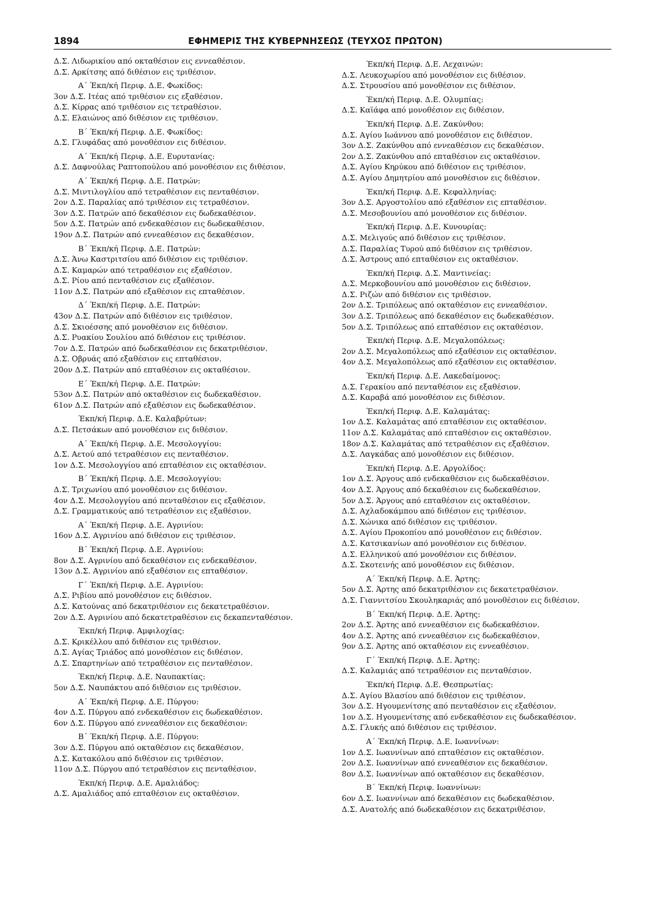1894 ΕΦΗΜΕΡΙΣ ΤΗΣ ΚΥΒΕΡΝΗΣΕΩΣ (ΤΕΥΧΟΣ ΠΡΩΤΟΝ)
Δ.Σ. Λιδωρικίου από οκταθέσιον εις εννεαθέσιον.
Δ.Σ. Αρκίτσης από διθέσιον εις τριθέσιον.
Α΄ Έκπ/κή Περιφ. Δ.Ε. Φωκίδος:
3ον Δ.Σ. Ιτέας από τριθέσιον εις εξαθέσιον.
Δ.Σ. Κίρρας από τριθέσιον εις τετραθέσιον.
Δ.Σ. Ελαιώνος από διθέσιον εις τριθέσιον.
Β΄ Έκπ/κή Περιφ. Δ.Ε. Φωκίδος:
Δ.Σ. Γλυφάδας από μονοθέσιον εις διθέσιον.
Α΄ Έκπ/κή Περιφ. Δ.Ε. Ευρυτανίας:
Δ.Σ. Δαφνούλας Ραπτοπούλου από μονοθέσιον εις διθέσιον.
Α΄ Έκπ/κή Περιφ. Δ.Ε. Πατρών:
Δ.Σ. Μιντιλογλίου από τετραθέσιον εις πενταθέσιον.
2ον Δ.Σ. Παραλίας από τριθέσιον εις τετραθέσιον.
3ον Δ.Σ. Πατρών από δεκαθέσιον εις δωδεκαθέσιον.
5ον Δ.Σ. Πατρών από ενδεκαθέσιον εις δωδεκαθέσιον.
19ον Δ.Σ. Πατρών από εννεαθέσιον εις δεκαθέσιον.
Β΄ Έκπ/κή Περιφ. Δ.Ε. Πατρών:
Δ.Σ. Άνω Καστριτσίου από διθέσιον εις τριθέσιον.
Δ.Σ. Καμαρών από τετραθέσιον εις εξαθέσιον.
Δ.Σ. Ρίου από πενταθέσιον εις εξαθέσιον.
11ον Δ.Σ. Πατρών από εξαθέσιον εις επταθέσιον.
Δ΄ Έκπ/κή Περιφ. Δ.Ε. Πατρών:
43ον Δ.Σ. Πατρών από διθέσιον εις τριθέσιον.
Δ.Σ. Σκιοέσσης από μονοθέσιον εις διθέσιον.
Δ.Σ. Ρυακίου Σουλίου από διθέσιον εις τριθέσιον.
7ον Δ.Σ. Πατρών από δωδεκαθέσιον εις δεκατριθέσιον.
Δ.Σ. Οβρυάς από εξαθέσιον εις επταθέσιον.
20ον Δ.Σ. Πατρών από επταθέσιον εις οκταθέσιον.
Ε΄ Έκπ/κή Περιφ. Δ.Ε. Πατρών:
53ον Δ.Σ. Πατρών από οκταθέσιον εις δωδεκαθέσιον.
61ον Δ.Σ. Πατρών από εξαθέσιον εις δωδεκαθέσιον.
Έκπ/κή Περιφ. Δ.Ε. Καλαβρύτων:
Δ.Σ. Πετσάκων από μονοθέσιον εις διθέσιον.
Α΄ Έκπ/κή Περιφ. Δ.Ε. Μεσολογγίου:
Δ.Σ. Αετού από τετραθέσιον εις πενταθέσιον.
1ον Δ.Σ. Μεσολογγίου από επταθέσιον εις οκταθέσιον.
Β΄ Έκπ/κή Περιφ. Δ.Ε. Μεσολογγίου:
Δ.Σ. Τριχωνίου από μονοθέσιον εις διθέσιον.
4ον Δ.Σ. Μεσολογγίου από πενταθέσιον εις εξαθέσιον.
Δ.Σ. Γραμματικούς από τετραθέσιον εις εξαθέσιον.
Α΄ Έκπ/κή Περιφ. Δ.Ε. Αγρινίου:
16ον Δ.Σ. Αγρινίου από διθέσιον εις τριθέσιον.
Β΄ Έκπ/κή Περιφ. Δ.Ε. Αγρινίου:
8ον Δ.Σ. Αγρινίου από δεκαθέσιον εις ενδεκαθέσιον.
13ον Δ.Σ. Αγρινίου από εξαθέσιον εις επταθέσιον.
Γ΄ Έκπ/κή Περιφ. Δ.Ε. Αγρινίου:
Δ.Σ. Ριβίου από μονοθέσιον εις διθέσιον.
Δ.Σ. Κατούνας από δεκατριθέσιον εις δεκατετραθέσιον.
2ον Δ.Σ. Αγρινίου από δεκατετραθέσιον εις δεκαπενταθέσιον.
Έκπ/κή Περιφ. Αμφιλοχίας:
Δ.Σ. Κρικέλλου από διθέσιον εις τριθέσιον.
Δ.Σ. Αγίας Τριάδος από μονοθέσιον εις διθέσιον.
Δ.Σ. Σπαρτηνίων από τετραθέσιον εις πενταθέσιον.
Έκπ/κή Περιφ. Δ.Ε. Ναυπακτίας:
5ον Δ.Σ. Ναυπάκτου από διθέσιον εις τριθέσιον.
Α΄ Έκπ/κή Περιφ. Δ.Ε. Πύργου:
4ον Δ.Σ. Πύργου από ενδεκαθέσιον εις δωδεκαθέσιον.
6ον Δ.Σ. Πύργου από εννεαθέσιον εις δεκαθέσιον:
Β΄ Έκπ/κή Περιφ. Δ.Ε. Πύργου:
3ον Δ.Σ. Πύργου από οκταθέσιον εις δεκαθέσιον.
Δ.Σ. Κατακόλου από διθέσιον εις τριθέσιον.
11ον Δ.Σ. Πύργου από τετραθέσιον εις πενταθέσιον.
Έκπ/κή Περιφ. Δ.Ε. Αμαλιάδος:
Δ.Σ. Αμαλιάδος από επταθέσιον εις οκταθέσιον.
Έκπ/κή Περιφ. Δ.Ε. Λεχαινών:
Δ.Σ. Λευκοχωρίου από μονοθέσιον εις διθέσιον.
Δ.Σ. Στρουσίου από μονοθέσιον εις διθέσιον.
Έκπ/κή Περιφ. Δ.Ε. Ολυμπίας:
Δ.Σ. Καϊάφα από μονοθέσιον εις διθέσιον.
Έκπ/κή Περιφ. Δ.Ε. Ζακύνθου:
Δ.Σ. Αγίου Ιωάννου από μονοθέσιον εις διθέσιον.
3ον Δ.Σ. Ζακύνθου από εννεαθέσιον εις δεκαθέσιον.
2ον Δ.Σ. Ζακύνθου από επταθέσιον εις οκταθέσιον.
Δ.Σ. Αγίου Κηρύκου από διθέσιον εις τριθέσιον.
Δ.Σ. Αγίου Δημητρίου από μονοθέσιον εις διθέσιον.
Έκπ/κή Περιφ. Δ.Ε. Κεφαλληνίας:
3ον Δ.Σ. Αργοστολίου από εξαθέσιον εις επταθέσιον.
Δ.Σ. Μεσοβουνίου από μονοθέσιον εις διθέσιον.
Έκπ/κή Περιφ. Δ.Ε. Κυνουρίας:
Δ.Σ. Μελιγούς από διθέσιον εις τριθέσιον.
Δ.Σ. Παραλίας Τυρού από διθέσιον εις τριθέσιον.
Δ.Σ. Άστρους από επταθέσιον εις οκταθέσιον.
Έκπ/κή Περιφ. Δ.Σ. Μαντινείας:
Δ.Σ. Μερκοβουνίου από μονοθέσιον εις διθέσιον.
Δ.Σ. Ριζών από διθέσιον εις τριθέσιον.
2ον Δ.Σ. Τριπόλεως από οκταθέσιον εις εννεαθέσιον.
3ον Δ.Σ. Τριπόλεως από δεκαθέσιον εις δωδεκαθέσιον.
5ον Δ.Σ. Τριπόλεως από επταθέσιον εις οκταθέσιον.
Έκπ/κή Περιφ. Δ.Ε. Μεγαλοπόλεως:
2ον Δ.Σ. Μεγαλοπόλεως από εξαθέσιον εις οκταθέσιον.
4ον Δ.Σ. Μεγαλοπόλεως από εξαθέσιον εις οκταθέσιον.
Έκπ/κή Περιφ. Δ.Ε. Λακεδαίμονος:
Δ.Σ. Γερακίου από πενταθέσιον εις εξαθέσιον.
Δ.Σ. Καραβά από μονοθέσιον εις διθέσιον.
Έκπ/κή Περιφ. Δ.Ε. Καλαμάτας:
1ον Δ.Σ. Καλαμάτας από επταθέσιον εις οκταθέσιον.
11ον Δ.Σ. Καλαμάτας από επταθέσιον εις οκταθέσιον.
18ον Δ.Σ. Καλαμάτας από τετραθέσιον εις εξαθέσιον.
Δ.Σ. Λαγκάδας από μονοθέσιον εις διθέσιον.
Έκπ/κή Περιφ. Δ.Ε. Αργολίδος:
1ον Δ.Σ. Άργους από ενδεκαθέσιον εις δωδεκαθέσιον.
4ον Δ.Σ. Άργους από δεκαθέσιον εις δωδεκαθέσιον.
5ον Δ.Σ. Άργους από επταθέσιον εις οκταθέσιον.
Δ.Σ. Αχλαδοκάμπου από διθέσιον εις τριθέσιον.
Δ.Σ. Χώνικα από διθέσιον εις τριθέσιον.
Δ.Σ. Αγίου Προκοπίου από μονοθέσιον εις διθέσιον.
Δ.Σ. Κατσικανίων από μονοθέσιον εις διθέσιον.
Δ.Σ. Ελληνικού από μονοθέσιον εις διθέσιον.
Δ.Σ. Σκοτεινής από μονοθέσιον εις διθέσιον.
Α΄ Έκπ/κή Περιφ. Δ.Ε. Άρτης:
5ον Δ.Σ. Άρτης από δεκατριθέσιον εις δεκατετραθέσιον.
Δ.Σ. Γιαννιτσίου Σκουληκαριάς από μονοθέσιον εις διθέσιον.
Β΄ Έκπ/κή Περιφ. Δ.Ε. Άρτης:
2ον Δ.Σ. Άρτης από εννεαθέσιον εις δωδεκαθέσιον.
4ον Δ.Σ. Άρτης από εννεαθέσιον εις δωδεκαθέσιον.
9ον Δ.Σ. Άρτης από οκταθέσιον εις εννεαθέσιον.
Γ΄ Έκπ/κή Περιφ. Δ.Ε. Άρτης:
Δ.Σ. Καλαμιάς από τετραθέσιον εις πενταθέσιον.
Έκπ/κή Περιφ. Δ.Ε. Θεσπρωτίας:
Δ.Σ. Αγίου Βλασίου από διθέσιον εις τριθέσιον.
3ον Δ.Σ. Ηγουμενίτσης από πενταθέσιον εις εξαθέσιον.
1ον Δ.Σ. Ηγουμενίτσης από ενδεκαθέσιον εις δωδεκαθέσιον.
Δ.Σ. Γλυκής από διθέσιον εις τριθέσιον.
Α΄ Έκπ/κή Περιφ. Δ.Ε. Ιωαννίνων:
1ον Δ.Σ. Ιωαννίνων από επταθέσιον εις οκταθέσιον.
2ον Δ.Σ. Ιωαννίνων από εννεαθέσιον εις δεκαθέσιον.
8ον Δ.Σ. Ιωαννίνων από οκταθέσιον εις δεκαθέσιον.
Β΄ Έκπ/κή Περιφ. Ιωαννίνων:
6ον Δ.Σ. Ιωαννίνων από δεκαθέσιον εις δωδεκαθέσιον.
Δ.Σ. Ανατολής από δωδεκαθέσιον εις δεκατριθέσιον.